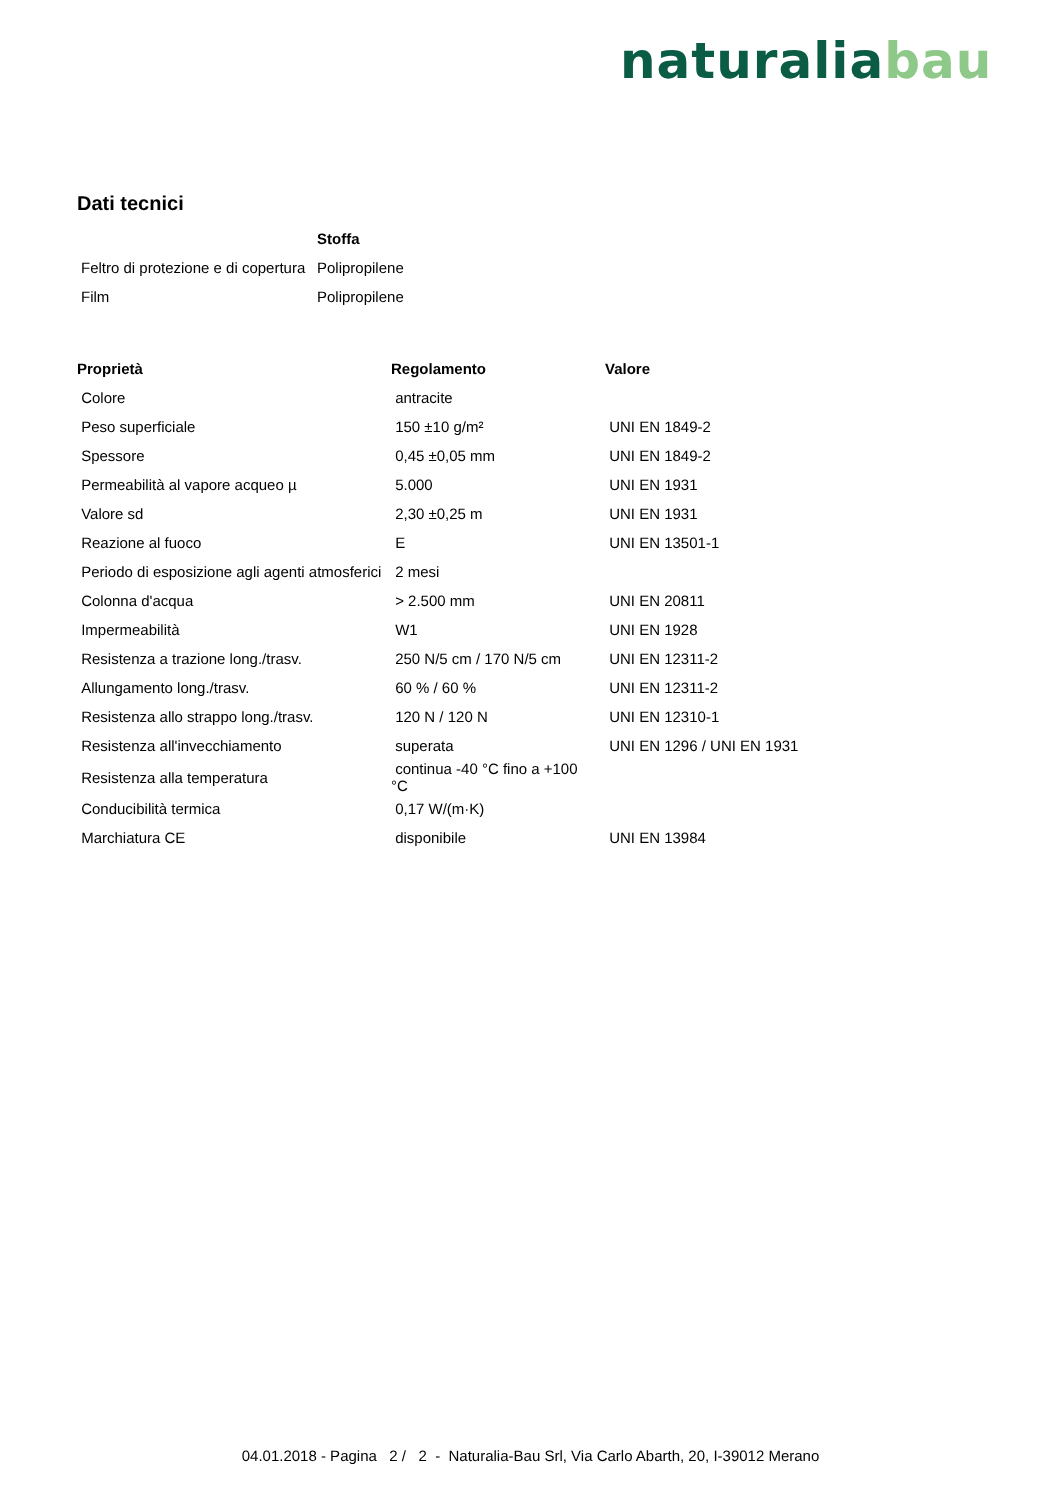natura lia bau
Dati tecnici
| | Stoffa |
| --- | --- |
| Feltro di protezione e di copertura | Polipropilene |
| Film | Polipropilene |
| Proprietà | Regolamento | Valore |
| --- | --- | --- |
| Colore | antracite | |
| Peso superficiale | 150 ±10 g/m² | UNI EN 1849-2 |
| Spessore | 0,45 ±0,05 mm | UNI EN 1849-2 |
| Permeabilità al vapore acqueo µ | 5.000 | UNI EN 1931 |
| Valore sd | 2,30 ±0,25 m | UNI EN 1931 |
| Reazione al fuoco | E | UNI EN 13501-1 |
| Periodo di esposizione agli agenti atmosferici | 2 mesi | |
| Colonna d'acqua | > 2.500 mm | UNI EN 20811 |
| Impermeabilità | W1 | UNI EN 1928 |
| Resistenza a trazione long./trasv. | 250 N/5 cm / 170 N/5 cm | UNI EN 12311-2 |
| Allungamento long./trasv. | 60 % / 60 % | UNI EN 12311-2 |
| Resistenza allo strappo long./trasv. | 120 N / 120 N | UNI EN 12310-1 |
| Resistenza all'invecchiamento | superata | UNI EN 1296 / UNI EN 1931 |
| Resistenza alla temperatura | continua -40 °C fino a +100 °C | |
| Conducibilità termica | 0,17 W/(m·K) | |
| Marchiatura CE | disponibile | UNI EN 13984 |
04.01.2018 - Pagina 2 / 2 - Naturalia-Bau Srl, Via Carlo Abarth, 20, I-39012 Merano